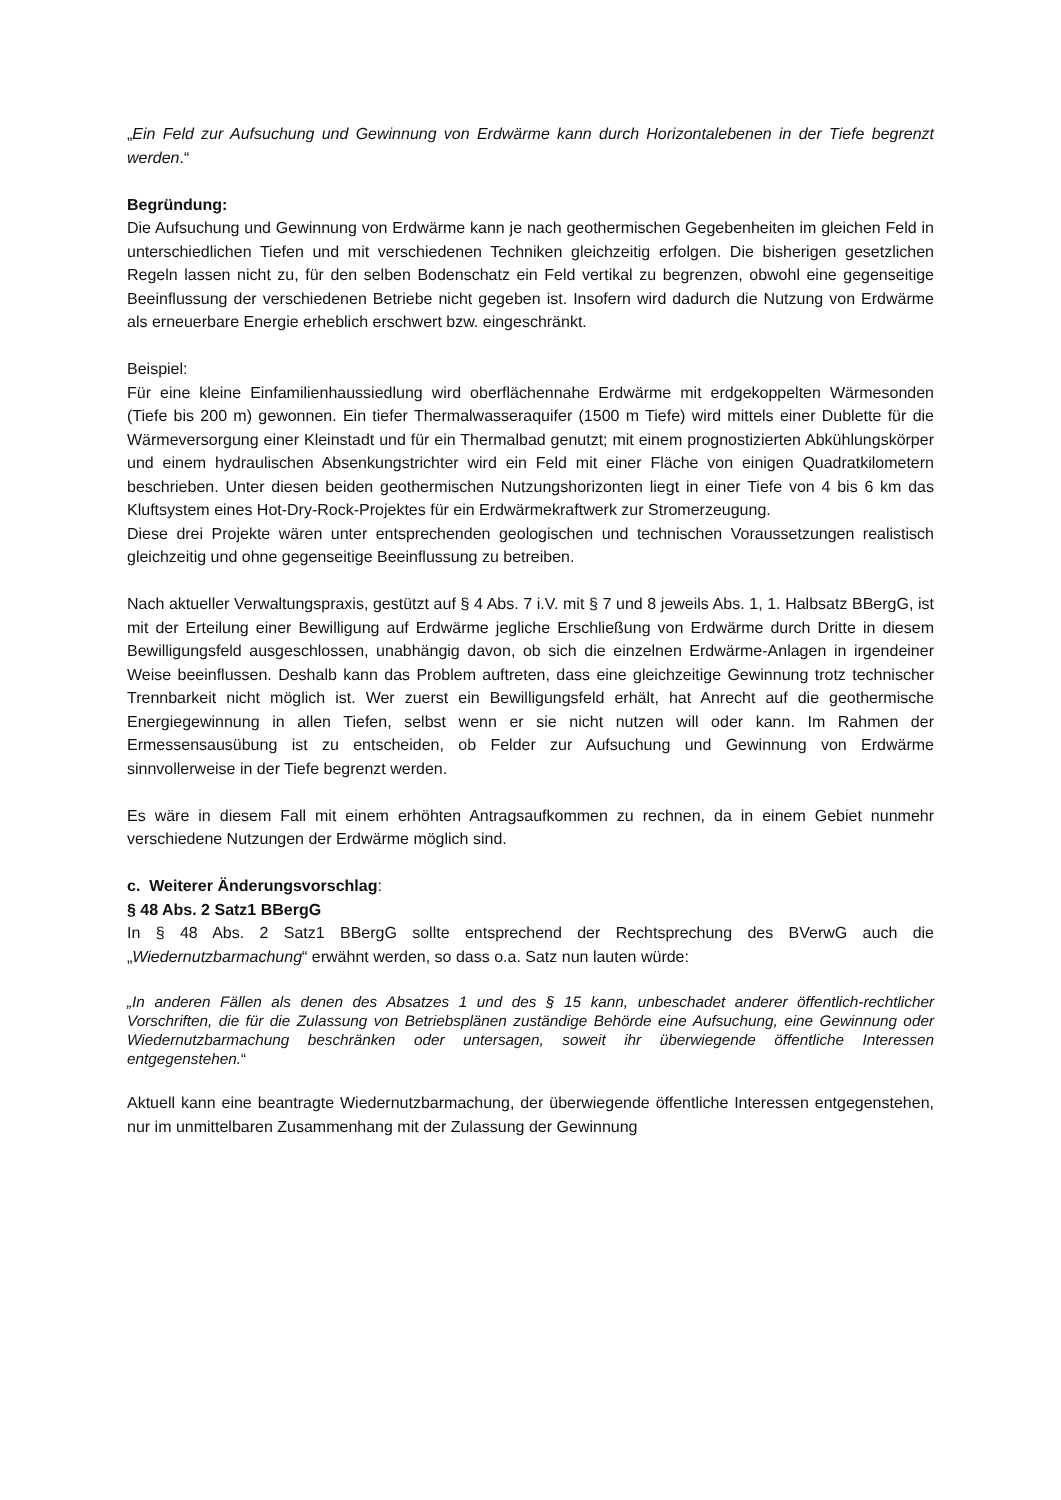„Ein Feld zur Aufsuchung und Gewinnung von Erdwärme kann durch Horizontalebenen in der Tiefe begrenzt werden.“
Begründung:
Die Aufsuchung und Gewinnung von Erdwärme kann je nach geothermischen Gegebenheiten im gleichen Feld in unterschiedlichen Tiefen und mit verschiedenen Techniken gleichzeitig erfolgen. Die bisherigen gesetzlichen Regeln lassen nicht zu, für den selben Bodenschatz ein Feld vertikal zu begrenzen, obwohl eine gegenseitige Beeinflussung der verschiedenen Betriebe nicht gegeben ist. Insofern wird dadurch die Nutzung von Erdwärme als erneuerbare Energie erheblich erschwert bzw. eingeschränkt.
Beispiel:
Für eine kleine Einfamilienhaussiedlung wird oberflächennahe Erdwärme mit erdgekoppelten Wärmesonden (Tiefe bis 200 m) gewonnen. Ein tiefer Thermalwasseraquifer (1500 m Tiefe) wird mittels einer Dublette für die Wärmeversorgung einer Kleinstadt und für ein Thermalbad genutzt; mit einem prognostizierten Abkühlungskörper und einem hydraulischen Absenkungstrichter wird ein Feld mit einer Fläche von einigen Quadratkilometern beschrieben. Unter diesen beiden geothermischen Nutzungshorizonten liegt in einer Tiefe von 4 bis 6 km das Kluftsystem eines Hot-Dry-Rock-Projektes für ein Erdwärmekraftwerk zur Stromerzeugung.
Diese drei Projekte wären unter entsprechenden geologischen und technischen Voraussetzungen realistisch gleichzeitig und ohne gegenseitige Beeinflussung zu betreiben.
Nach aktueller Verwaltungspraxis, gestützt auf § 4 Abs. 7 i.V. mit § 7 und 8 jeweils Abs. 1, 1. Halbsatz BBergG, ist mit der Erteilung einer Bewilligung auf Erdwärme jegliche Erschließung von Erdwärme durch Dritte in diesem Bewilligungsfeld ausgeschlossen, unabhängig davon, ob sich die einzelnen Erdwärme-Anlagen in irgendeiner Weise beeinflussen. Deshalb kann das Problem auftreten, dass eine gleichzeitige Gewinnung trotz technischer Trennbarkeit nicht möglich ist. Wer zuerst ein Bewilligungsfeld erhält, hat Anrecht auf die geothermische Energiegewinnung in allen Tiefen, selbst wenn er sie nicht nutzen will oder kann. Im Rahmen der Ermessensausübung ist zu entscheiden, ob Felder zur Aufsuchung und Gewinnung von Erdwärme sinnvollerweise in der Tiefe begrenzt werden.
Es wäre in diesem Fall mit einem erhöhten Antragsaufkommen zu rechnen, da in einem Gebiet nunmehr verschiedene Nutzungen der Erdwärme möglich sind.
c. Weiterer Änderungsvorschlag:
§ 48 Abs. 2 Satz1 BBergG
In § 48 Abs. 2 Satz1 BBergG sollte entsprechend der Rechtsprechung des BVerwG auch die „Wiedernutzbarmachung“ erwähnt werden, so dass o.a. Satz nun lauten würde:
„In anderen Fällen als denen des Absatzes 1 und des § 15 kann, unbeschadet anderer öffentlich-rechtlicher Vorschriften, die für die Zulassung von Betriebsplänen zuständige Behörde eine Aufsuchung, eine Gewinnung oder Wiedernutzbarmachung beschränken oder untersagen, soweit ihr überwiegende öffentliche Interessen entgegenstehen.“
Aktuell kann eine beantragte Wiedernutzbarmachung, der überwiegende öffentliche Interessen entgegenstehen, nur im unmittelbaren Zusammenhang mit der Zulassung der Gewinnung